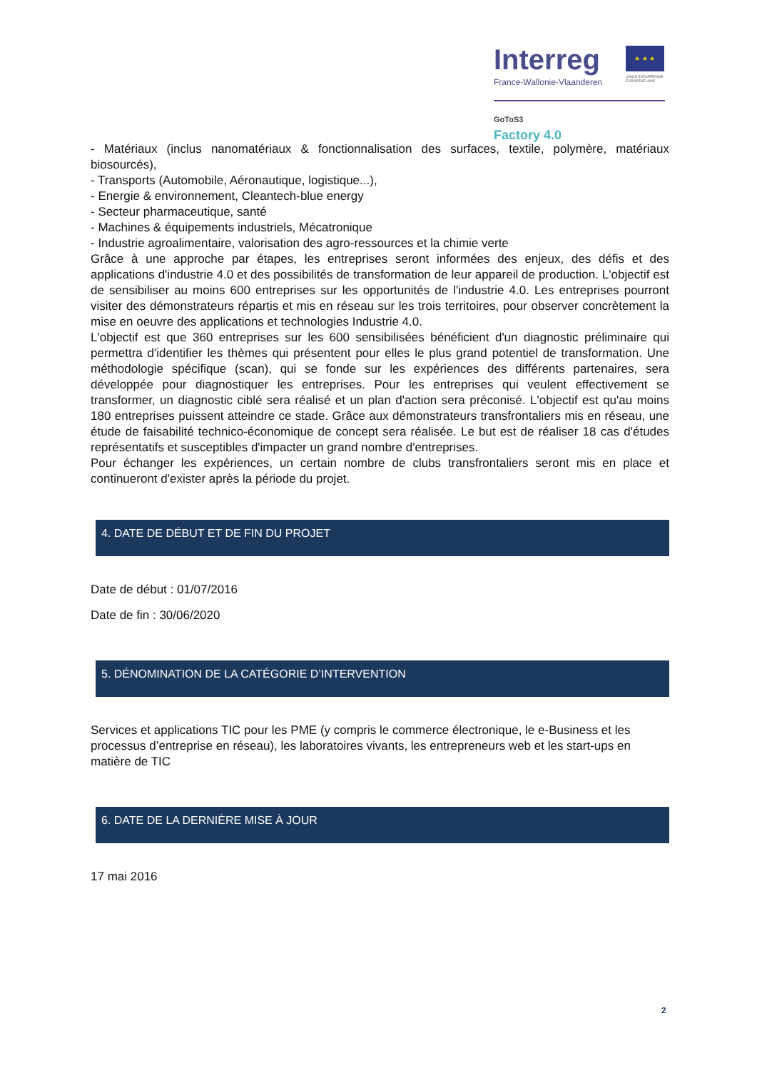Interreg
★ ★ ★
France-Wallonie-Vlaanderen
UNION EUROPÉENNE
EUROPESE UNIE
GoToS3
Factory 4.0
- Matériaux (inclus nanomatériaux & fonctionnalisation des surfaces, textile, polymère, matériaux biosourcés),
- Transports (Automobile, Aéronautique, logistique...),
- Energie & environnement, Cleantech-blue energy
- Secteur pharmaceutique, santé
- Machines & équipements industriels, Mécatronique
- Industrie agroalimentaire, valorisation des agro-ressources et la chimie verte
Grâce à une approche par étapes, les entreprises seront informées des enjeux, des défis et des applications d'industrie 4.0 et des possibilités de transformation de leur appareil de production. L'objectif est de sensibiliser au moins 600 entreprises sur les opportunités de l'industrie 4.0. Les entreprises pourront visiter des démonstrateurs répartis et mis en réseau sur les trois territoires, pour observer concrètement la mise en oeuvre des applications et technologies Industrie 4.0.
L'objectif est que 360 entreprises sur les 600 sensibilisées bénéficient d'un diagnostic préliminaire qui permettra d'identifier les thèmes qui présentent pour elles le plus grand potentiel de transformation. Une méthodologie spécifique (scan), qui se fonde sur les expériences des différents partenaires, sera développée pour diagnostiquer les entreprises. Pour les entreprises qui veulent effectivement se transformer, un diagnostic ciblé sera réalisé et un plan d'action sera préconisé. L'objectif est qu'au moins 180 entreprises puissent atteindre ce stade. Grâce aux démonstrateurs transfrontaliers mis en réseau, une étude de faisabilité technico-économique de concept sera réalisée. Le but est de réaliser 18 cas d'études représentatifs et susceptibles d'impacter un grand nombre d'entreprises.
Pour échanger les expériences, un certain nombre de clubs transfrontaliers seront mis en place et continueront d'exister après la période du projet.
4. DATE DE DÉBUT ET DE FIN DU PROJET
Date de début : 01/07/2016
Date de fin : 30/06/2020
5. DÉNOMINATION DE LA CATÉGORIE D’INTERVENTION
Services et applications TIC pour les PME (y compris le commerce électronique, le e-Business et les processus d’entreprise en réseau), les laboratoires vivants, les entrepreneurs web et les start-ups en matière de TIC
6. DATE DE LA DERNIÈRE MISE À JOUR
17 mai 2016
2